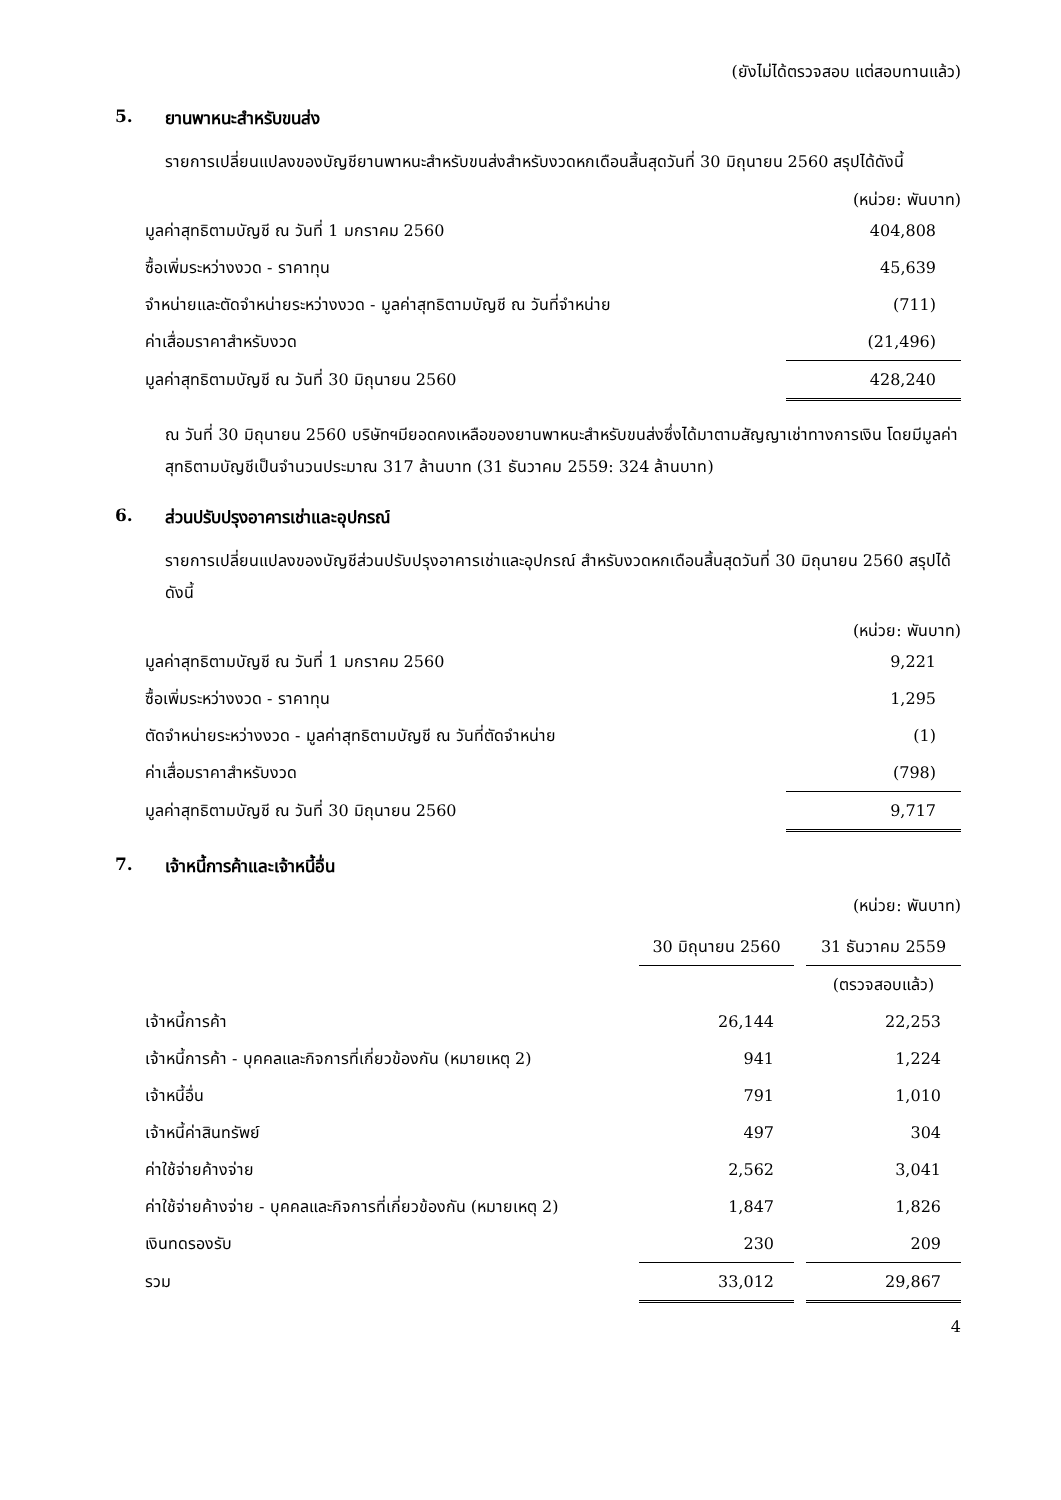(ยังไม่ได้ตรวจสอบ แต่สอบทานแล้ว)
5. ยานพาหนะสำหรับขนส่ง
รายการเปลี่ยนแปลงของบัญชียานพาหนะสำหรับขนส่งสำหรับงวดหกเดือนสิ้นสุดวันที่ 30 มิถุนายน 2560 สรุปได้ดังนี้
(หน่วย: พันบาท)
| มูลค่าสุทธิตามบัญชี ณ วันที่ 1 มกราคม 2560 | 404,808 |
| ซื้อเพิ่มระหว่างงวด - ราคาทุน | 45,639 |
| จำหน่ายและตัดจำหน่ายระหว่างงวด - มูลค่าสุทธิตามบัญชี ณ วันที่จำหน่าย | (711) |
| ค่าเสื่อมราคาสำหรับงวด | (21,496) |
| มูลค่าสุทธิตามบัญชี ณ วันที่ 30 มิถุนายน 2560 | 428,240 |
ณ วันที่ 30 มิถุนายน 2560 บริษัทฯมียอดคงเหลือของยานพาหนะสำหรับขนส่งซึ่งได้มาตามสัญญาเช่าทางการเงิน โดยมีมูลค่าสุทธิตามบัญชีเป็นจำนวนประมาณ 317 ล้านบาท (31 ธันวาคม 2559: 324 ล้านบาท)
6. ส่วนปรับปรุงอาคารเช่าและอุปกรณ์
รายการเปลี่ยนแปลงของบัญชีส่วนปรับปรุงอาคารเช่าและอุปกรณ์ สำหรับงวดหกเดือนสิ้นสุดวันที่ 30 มิถุนายน 2560 สรุปได้ดังนี้
(หน่วย: พันบาท)
| มูลค่าสุทธิตามบัญชี ณ วันที่ 1 มกราคม 2560 | 9,221 |
| ซื้อเพิ่มระหว่างงวด - ราคาทุน | 1,295 |
| ตัดจำหน่ายระหว่างงวด - มูลค่าสุทธิตามบัญชี ณ วันที่ตัดจำหน่าย | (1) |
| ค่าเสื่อมราคาสำหรับงวด | (798) |
| มูลค่าสุทธิตามบัญชี ณ วันที่ 30 มิถุนายน 2560 | 9,717 |
7. เจ้าหนี้การค้าและเจ้าหนี้อื่น
(หน่วย: พันบาท)
| | 30 มิถุนายน 2560 | | 31 ธันวาคม 2559 |
| | | | (ตรวจสอบแล้ว) |
| เจ้าหนี้การค้า | 26,144 | | 22,253 |
| เจ้าหนี้การค้า - บุคคลและกิจการที่เกี่ยวข้องกัน (หมายเหตุ 2) | 941 | | 1,224 |
| เจ้าหนี้อื่น | 791 | | 1,010 |
| เจ้าหนี้ค่าสินทรัพย์ | 497 | | 304 |
| ค่าใช้จ่ายค้างจ่าย | 2,562 | | 3,041 |
| ค่าใช้จ่ายค้างจ่าย - บุคคลและกิจการที่เกี่ยวข้องกัน (หมายเหตุ 2) | 1,847 | | 1,826 |
| เงินทดรองรับ | 230 | | 209 |
| รวม | 33,012 | | 29,867 |
4